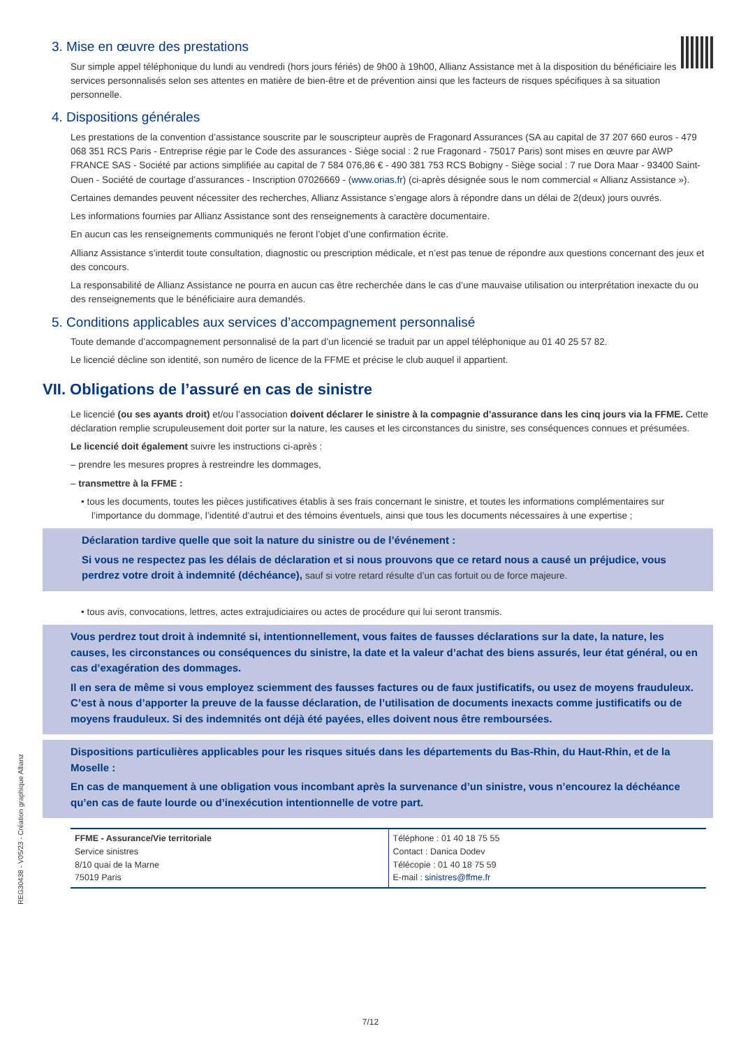3. Mise en œuvre des prestations
Sur simple appel téléphonique du lundi au vendredi (hors jours fériés) de 9h00 à 19h00, Allianz Assistance met à la disposition du bénéficiaire les services personnalisés selon ses attentes en matière de bien-être et de prévention ainsi que les facteurs de risques spécifiques à sa situation personnelle.
4. Dispositions générales
Les prestations de la convention d’assistance souscrite par le souscripteur auprès de Fragonard Assurances (SA au capital de 37 207 660 euros - 479 068 351 RCS Paris - Entreprise régie par le Code des assurances - Siège social : 2 rue Fragonard - 75017 Paris) sont mises en œuvre par AWP FRANCE SAS - Société par actions simplifiée au capital de 7 584 076,86 € - 490 381 753 RCS Bobigny - Siège social : 7 rue Dora Maar - 93400 Saint-Ouen - Société de courtage d’assurances - Inscription 07026669 - (www.orias.fr) (ci-après désignée sous le nom commercial « Allianz Assistance »).
Certaines demandes peuvent nécessiter des recherches, Allianz Assistance s’engage alors à répondre dans un délai de 2(deux) jours ouvrés.
Les informations fournies par Allianz Assistance sont des renseignements à caractère documentaire.
En aucun cas les renseignements communiqués ne feront l’objet d’une confirmation écrite.
Allianz Assistance s’interdit toute consultation, diagnostic ou prescription médicale, et n’est pas tenue de répondre aux questions concernant des jeux et des concours.
La responsabilité de Allianz Assistance ne pourra en aucun cas être recherchée dans le cas d’une mauvaise utilisation ou interprétation inexacte du ou des renseignements que le bénéficiaire aura demandés.
5. Conditions applicables aux services d’accompagnement personnalisé
Toute demande d’accompagnement personnalisé de la part d’un licencié se traduit par un appel téléphonique au 01 40 25 57 82.
Le licencié décline son identité, son numéro de licence de la FFME et précise le club auquel il appartient.
VII. Obligations de l’assuré en cas de sinistre
Le licencié (ou ses ayants droit) et/ou l’association doivent déclarer le sinistre à la compagnie d’assurance dans les cinq jours via la FFME. Cette déclaration remplie scrupuleusement doit porter sur la nature, les causes et les circonstances du sinistre, ses conséquences connues et présumées.
Le licencié doit également suivre les instructions ci-après :
– prendre les mesures propres à restreindre les dommages,
– transmettre à la FFME :
• tous les documents, toutes les pièces justificatives établis à ses frais concernant le sinistre, et toutes les informations complémentaires sur l’importance du dommage, l’identité d’autrui et des témoins éventuels, ainsi que tous les documents nécessaires à une expertise ;
Déclaration tardive quelle que soit la nature du sinistre ou de l’événement :
Si vous ne respectez pas les délais de déclaration et si nous prouvons que ce retard nous a causé un préjudice, vous perdrez votre droit à indemnité (déchéance), sauf si votre retard résulte d’un cas fortuit ou de force majeure.
• tous avis, convocations, lettres, actes extrajudiciaires ou actes de procédure qui lui seront transmis.
Vous perdrez tout droit à indemnité si, intentionnellement, vous faites de fausses déclarations sur la date, la nature, les causes, les circonstances ou conséquences du sinistre, la date et la valeur d’achat des biens assurés, leur état général, ou en cas d’exagération des dommages.
Il en sera de même si vous employez sciemment des fausses factures ou de faux justificatifs, ou usez de moyens frauduleux. C’est à nous d’apporter la preuve de la fausse déclaration, de l’utilisation de documents inexacts comme justificatifs ou de moyens frauduleux. Si des indemnités ont déjà été payées, elles doivent nous être remboursées.
Dispositions particulières applicables pour les risques situés dans les départements du Bas-Rhin, du Haut-Rhin, et de la Moselle :
En cas de manquement à une obligation vous incombant après la survenance d’un sinistre, vous n’encourez la déchéance qu’en cas de faute lourde ou d’inexécution intentionnelle de votre part.
| FFME - Assurance/Vie territoriale Service sinistres 8/10 quai de la Marne 75019 Paris | Téléphone : 01 40 18 75 55 Contact : Danica Dodev Télécopie : 01 40 18 75 59 E-mail : sinistres@ffme.fr |
REG30438 - V05/23 - Création graphique Allianz
7/12